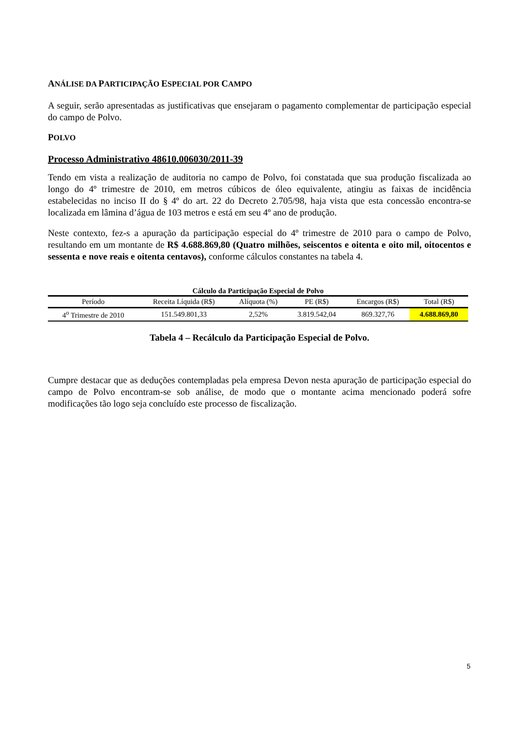ANÁLISE DA PARTICIPAÇÃO ESPECIAL POR CAMPO
A seguir, serão apresentadas as justificativas que ensejaram o pagamento complementar de participação especial do campo de Polvo.
POLVO
Processo Administrativo 48610.006030/2011-39
Tendo em vista a realização de auditoria no campo de Polvo, foi constatada que sua produção fiscalizada ao longo do 4º trimestre de 2010, em metros cúbicos de óleo equivalente, atingiu as faixas de incidência estabelecidas no inciso II do § 4º do art. 22 do Decreto 2.705/98, haja vista que esta concessão encontra-se localizada em lâmina d’água de 103 metros e está em seu 4º ano de produção.
Neste contexto, fez-s a apuração da participação especial do 4º trimestre de 2010 para o campo de Polvo, resultando em um montante de R$ 4.688.869,80 (Quatro milhões, seiscentos e oitenta e oito mil, oitocentos e sessenta e nove reais e oitenta centavos), conforme cálculos constantes na tabela 4.
Cálculo da Participação Especial de Polvo
| Período | Receita Líquida (R$) | Alíquota (%) | PE (R$) | Encargos (R$) | Total (R$) |
| --- | --- | --- | --- | --- | --- |
| 4<sup>o</sup> Trimestre de 2010 | 151.549.801,33 | 2,52% | 3.819.542,04 | 869.327,76 | 4.688.869,80 |
Tabela 4 – Recálculo da Participação Especial de Polvo.
Cumpre destacar que as deduções contempladas pela empresa Devon nesta apuração de participação especial do campo de Polvo encontram-se sob análise, de modo que o montante acima mencionado poderá sofre modificações tão logo seja concluído este processo de fiscalização.
5